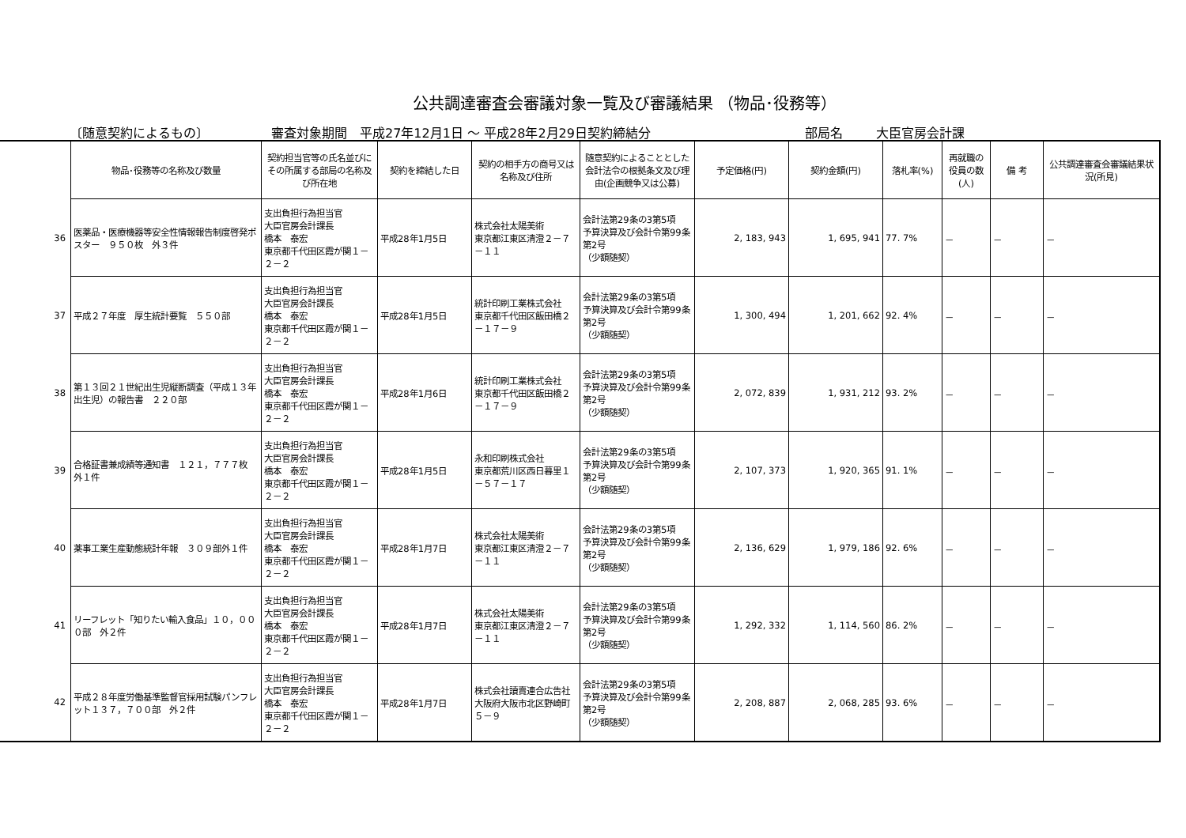公共調達審査会審議対象一覧及び審議結果 （物品･役務等）
〔随意契約によるもの〕 審査対象期間　平成27年12月1日 ～ 平成28年2月29日契約締結分 部局名 大臣官房会計課
| | 物品･役務等の名称及び数量 | 契約担当官等の氏名並びにその所属する部局の名称及び所在地 | 契約を締結した日 | 契約の相手方の商号又は名称及び住所 | 随意契約によることとした会計法令の根拠条文及び理由(企画競争又は公募) | 予定価格(円) | 契約金額(円) | 落札率(%) | 再就職の役員の数(人) | 備 考 | 公共調達審査会審議結果状況(所見) |
| 36 | 医薬品・医療機器等安全性情報報告制度啓発ポスター ９５０枚 外３件 | 支出負担行為担当官 大臣官房会計課長 橋本 泰宏 東京都千代田区霞が関１－２－２ | 平成28年1月5日 | 株式会社太陽美術 東京都江東区清澄２－７－１１ | 会計法第29条の3第5項 予算決算及び会計令第99条第2号 （少額随契） | 2, 183, 943 | 1, 695, 941 | 77. 7% | － | － | － |
| 37 | 平成２７年度 厚生統計要覧 ５５０部 | 支出負担行為担当官 大臣官房会計課長 橋本 泰宏 東京都千代田区霞が関１－２－２ | 平成28年1月5日 | 統計印刷工業株式会社 東京都千代田区飯田橋２－１７－９ | 会計法第29条の3第5項 予算決算及び会計令第99条第2号 （少額随契） | 1, 300, 494 | 1, 201, 662 | 92. 4% | － | － | － |
| 38 | 第１３回２１世紀出生児縦断調査（平成１３年出生児）の報告書 ２２０部 | 支出負担行為担当官 大臣官房会計課長 橋本 泰宏 東京都千代田区霞が関１－２－２ | 平成28年1月6日 | 統計印刷工業株式会社 東京都千代田区飯田橋２－１７－９ | 会計法第29条の3第5項 予算決算及び会計令第99条第2号 （少額随契） | 2, 072, 839 | 1, 931, 212 | 93. 2% | － | － | － |
| 39 | 合格証書兼成績等通知書 １２１，７７７枚 外１件 | 支出負担行為担当官 大臣官房会計課長 橋本 泰宏 東京都千代田区霞が関１－２－２ | 平成28年1月5日 | 永和印刷株式会社 東京都荒川区西日暮里１－５７－１７ | 会計法第29条の3第5項 予算決算及び会計令第99条第2号 （少額随契） | 2, 107, 373 | 1, 920, 365 | 91. 1% | － | － | － |
| 40 | 薬事工業生産動態統計年報 ３０９部外１件 | 支出負担行為担当官 大臣官房会計課長 橋本 泰宏 東京都千代田区霞が関１－２－２ | 平成28年1月7日 | 株式会社太陽美術 東京都江東区清澄２－７－１１ | 会計法第29条の3第5項 予算決算及び会計令第99条第2号 （少額随契） | 2, 136, 629 | 1, 979, 186 | 92. 6% | － | － | － |
| 41 | リーフレット「知りたい輸入食品」１０，０００部 外２件 | 支出負担行為担当官 大臣官房会計課長 橋本 泰宏 東京都千代田区霞が関１－２－２ | 平成28年1月7日 | 株式会社太陽美術 東京都江東区清澄２－７－１１ | 会計法第29条の3第5項 予算決算及び会計令第99条第2号 （少額随契） | 1, 292, 332 | 1, 114, 560 | 86. 2% | － | － | － |
| 42 | 平成２８年度労働基準監督官採用試験パンフレット１３７，７００部 外２件 | 支出負担行為担当官 大臣官房会計課長 橋本 泰宏 東京都千代田区霞が関１－２－２ | 平成28年1月7日 | 株式会社讀賣連合広告社 大阪府大阪市北区野崎町５－９ | 会計法第29条の3第5項 予算決算及び会計令第99条第2号 （少額随契） | 2, 208, 887 | 2, 068, 285 | 93. 6% | － | － | － |